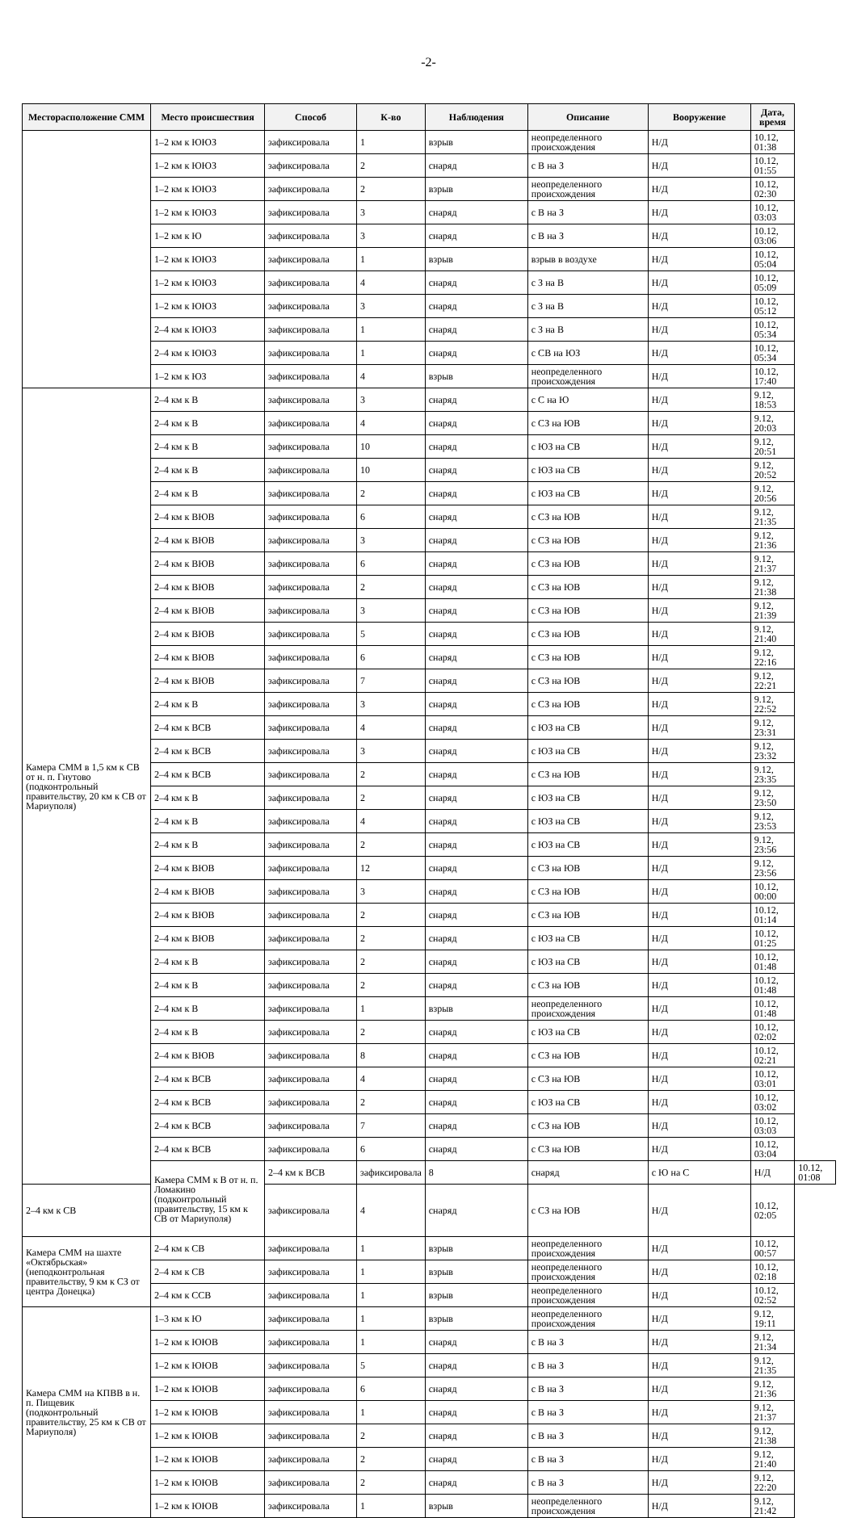-2-
| Месторасположение СММ | Место происшествия | Способ | К-во | Наблюдения | Описание | Вооружение | Дата, время | |
| --- | --- | --- | --- | --- | --- | --- | --- | --- |
| | 1–2 км к ЮЮЗ | зафиксировала | 1 | взрыв | неопределенного происхождения | Н/Д | 10.12, 01:38 | |
| | 1–2 км к ЮЮЗ | зафиксировала | 2 | снаряд | с В на З | Н/Д | 10.12, 01:55 | |
| | 1–2 км к ЮЮЗ | зафиксировала | 2 | взрыв | неопределенного происхождения | Н/Д | 10.12, 02:30 | |
| | 1–2 км к ЮЮЗ | зафиксировала | 3 | снаряд | с В на З | Н/Д | 10.12, 03:03 | |
| | 1–2 км к Ю | зафиксировала | 3 | снаряд | с В на З | Н/Д | 10.12, 03:06 | |
| | 1–2 км к ЮЮЗ | зафиксировала | 1 | взрыв | взрыв в воздухе | Н/Д | 10.12, 05:04 | |
| | 1–2 км к ЮЮЗ | зафиксировала | 4 | снаряд | с З на В | Н/Д | 10.12, 05:09 | |
| | 1–2 км к ЮЮЗ | зафиксировала | 3 | снаряд | с З на В | Н/Д | 10.12, 05:12 | |
| | 2–4 км к ЮЮЗ | зафиксировала | 1 | снаряд | с З на В | Н/Д | 10.12, 05:34 | |
| | 2–4 км к ЮЮЗ | зафиксировала | 1 | снаряд | с СВ на ЮЗ | Н/Д | 10.12, 05:34 | |
| | 1–2 км к ЮЗ | зафиксировала | 4 | взрыв | неопределенного происхождения | Н/Д | 10.12, 17:40 | |
| Камера СММ в 1,5 км к СВ от н. п. Гнутово (подконтрольный правительству, 20 км к СВ от Мариуполя) | 2–4 км к В | зафиксировала | 3 | снаряд | с С на Ю | Н/Д | 9.12, 18:53 | |
| | 2–4 км к В | зафиксировала | 4 | снаряд | с СЗ на ЮВ | Н/Д | 9.12, 20:03 | |
| | 2–4 км к В | зафиксировала | 10 | снаряд | с ЮЗ на СВ | Н/Д | 9.12, 20:51 | |
| | 2–4 км к В | зафиксировала | 10 | снаряд | с ЮЗ на СВ | Н/Д | 9.12, 20:52 | |
| | 2–4 км к В | зафиксировала | 2 | снаряд | с ЮЗ на СВ | Н/Д | 9.12, 20:56 | |
| | 2–4 км к ВЮВ | зафиксировала | 6 | снаряд | с СЗ на ЮВ | Н/Д | 9.12, 21:35 | |
| | 2–4 км к ВЮВ | зафиксировала | 3 | снаряд | с СЗ на ЮВ | Н/Д | 9.12, 21:36 | |
| | 2–4 км к ВЮВ | зафиксировала | 6 | снаряд | с СЗ на ЮВ | Н/Д | 9.12, 21:37 | |
| | 2–4 км к ВЮВ | зафиксировала | 2 | снаряд | с СЗ на ЮВ | Н/Д | 9.12, 21:38 | |
| | 2–4 км к ВЮВ | зафиксировала | 3 | снаряд | с СЗ на ЮВ | Н/Д | 9.12, 21:39 | |
| | 2–4 км к ВЮВ | зафиксировала | 5 | снаряд | с СЗ на ЮВ | Н/Д | 9.12, 21:40 | |
| | 2–4 км к ВЮВ | зафиксировала | 6 | снаряд | с СЗ на ЮВ | Н/Д | 9.12, 22:16 | |
| | 2–4 км к ВЮВ | зафиксировала | 7 | снаряд | с СЗ на ЮВ | Н/Д | 9.12, 22:21 | |
| | 2–4 км к В | зафиксировала | 3 | снаряд | с СЗ на ЮВ | Н/Д | 9.12, 22:52 | |
| | 2–4 км к ВСВ | зафиксировала | 4 | снаряд | с ЮЗ на СВ | Н/Д | 9.12, 23:31 | |
| | 2–4 км к ВСВ | зафиксировала | 3 | снаряд | с ЮЗ на СВ | Н/Д | 9.12, 23:32 | |
| | 2–4 км к ВСВ | зафиксировала | 2 | снаряд | с СЗ на ЮВ | Н/Д | 9.12, 23:35 | |
| | 2–4 км к В | зафиксировала | 2 | снаряд | с ЮЗ на СВ | Н/Д | 9.12, 23:50 | |
| | 2–4 км к В | зафиксировала | 4 | снаряд | с ЮЗ на СВ | Н/Д | 9.12, 23:53 | |
| | 2–4 км к В | зафиксировала | 2 | снаряд | с ЮЗ на СВ | Н/Д | 9.12, 23:56 | |
| | 2–4 км к ВЮВ | зафиксировала | 12 | снаряд | с СЗ на ЮВ | Н/Д | 9.12, 23:56 | |
| | 2–4 км к ВЮВ | зафиксировала | 3 | снаряд | с СЗ на ЮВ | Н/Д | 10.12, 00:00 | |
| | 2–4 км к ВЮВ | зафиксировала | 2 | снаряд | с СЗ на ЮВ | Н/Д | 10.12, 01:14 | |
| | 2–4 км к ВЮВ | зафиксировала | 2 | снаряд | с ЮЗ на СВ | Н/Д | 10.12, 01:25 | |
| | 2–4 км к В | зафиксировала | 2 | снаряд | с ЮЗ на СВ | Н/Д | 10.12, 01:48 | |
| | 2–4 км к В | зафиксировала | 2 | снаряд | с СЗ на ЮВ | Н/Д | 10.12, 01:48 | |
| | 2–4 км к В | зафиксировала | 1 | взрыв | неопределенного происхождения | Н/Д | 10.12, 01:48 | |
| | 2–4 км к В | зафиксировала | 2 | снаряд | с ЮЗ на СВ | Н/Д | 10.12, 02:02 | |
| | 2–4 км к ВЮВ | зафиксировала | 8 | снаряд | с СЗ на ЮВ | Н/Д | 10.12, 02:21 | |
| | 2–4 км к ВСВ | зафиксировала | 4 | снаряд | с СЗ на ЮВ | Н/Д | 10.12, 03:01 | |
| | 2–4 км к ВСВ | зафиксировала | 2 | снаряд | с ЮЗ на СВ | Н/Д | 10.12, 03:02 | |
| | 2–4 км к ВСВ | зафиксировала | 7 | снаряд | с СЗ на ЮВ | Н/Д | 10.12, 03:03 | |
| | 2–4 км к ВСВ | зафиксировала | 6 | снаряд | с СЗ на ЮВ | Н/Д | 10.12, 03:04 | |
| | Камера СММ к В от н. п. Ломакино (подконтрольный правительству, 15 км к СВ от Мариуполя) | 2–4 км к ВСВ | зафиксировала | 8 | снаряд | с Ю на С | Н/Д | 10.12, 01:08 |
| 2–4 км к СВ | | зафиксировала | 4 | снаряд | с СЗ на ЮВ | Н/Д | 10.12, 02:05 | |
| Камера СММ на шахте «Октябрьская» (неподконтрольная правительству, 9 км к СЗ от центра Донецка) | 2–4 км к СВ | зафиксировала | 1 | взрыв | неопределенного происхождения | Н/Д | 10.12, 00:57 | |
| | 2–4 км к СВ | зафиксировала | 1 | взрыв | неопределенного происхождения | Н/Д | 10.12, 02:18 | |
| | 2–4 км к ССВ | зафиксировала | 1 | взрыв | неопределенного происхождения | Н/Д | 10.12, 02:52 | |
| Камера СММ на КПВВ в н. п. Пищевик (подконтрольный правительству, 25 км к СВ от Мариуполя) | 1–3 км к Ю | зафиксировала | 1 | взрыв | неопределенного происхождения | Н/Д | 9.12, 19:11 | |
| | 1–2 км к ЮЮВ | зафиксировала | 1 | снаряд | с В на З | Н/Д | 9.12, 21:34 | |
| | 1–2 км к ЮЮВ | зафиксировала | 5 | снаряд | с В на З | Н/Д | 9.12, 21:35 | |
| | 1–2 км к ЮЮВ | зафиксировала | 6 | снаряд | с В на З | Н/Д | 9.12, 21:36 | |
| | 1–2 км к ЮЮВ | зафиксировала | 1 | снаряд | с В на З | Н/Д | 9.12, 21:37 | |
| | 1–2 км к ЮЮВ | зафиксировала | 2 | снаряд | с В на З | Н/Д | 9.12, 21:38 | |
| | 1–2 км к ЮЮВ | зафиксировала | 2 | снаряд | с В на З | Н/Д | 9.12, 21:40 | |
| | 1–2 км к ЮЮВ | зафиксировала | 2 | снаряд | с В на З | Н/Д | 9.12, 22:20 | |
| | 1–2 км к ЮЮВ | зафиксировала | 1 | взрыв | неопределенного происхождения | Н/Д | 9.12, 21:42 | |